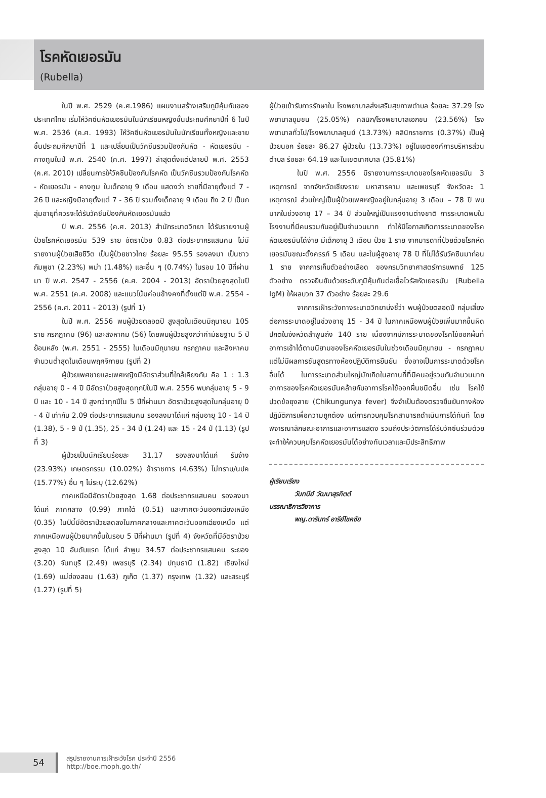โรคหัดเยอรมัน
(Rubella)
ในปี พ.ศ. 2529 (ค.ศ.1986) แผนงานสร้างเสริมภูมิคุ้มกันของประเทศไทย เริ่มให้วัคซีนหัดเยอรมันในนักเรียนหญิงชั้นประถมศึกษาปีที่ 6 ในปี พ.ศ. 2536 (ค.ศ. 1993) ให้วัคซีนหัดเยอรมันในนักเรียนทั้งหญิงและชายชั้นประถมศึกษาปีที่ 1 และเปลี่ยนเป็นวัคซีนรวมป้องกันหัด - หัดเยอรมัน - คางทูมในปี พ.ศ. 2540 (ค.ศ. 1997) ล่าสุดตั้งแต่ปลายปี พ.ศ. 2553 (ค.ศ. 2010) เปลี่ยนการให้วัคซีนป้องกันโรคหัด เป็นวัคซีนรวมป้องกันโรคหัด - หัดเยอรมัน - คางทูม ในเด็กอายุ 9 เดือน แสดงว่า ชายที่มีอายุตั้งแต่ 7 - 26 ปี และหญิงมีอายุตั้งแต่ 7 - 36 ปี รวมทั้งเด็กอายุ 9 เดือน ถึง 2 ปี เป็นกลุ่มอายุที่ควรจะได้รับวัคซีนป้องกันหัดเยอรมันแล้ว
ปี พ.ศ. 2556 (ค.ศ. 2013) สำนักระบาดวิทยา ได้รับรายงานผู้ป่วยโรคหัดเยอรมัน 539 ราย อัตราป่วย 0.83 ต่อประชากรแสนคน ไม่มีรายงานผู้ป่วยเสียชีวิต เป็นผู้ป่วยชาวไทย ร้อยละ 95.55 รองลงมา เป็นชาวกัมพูชา (2.23%) พม่า (1.48%) และอื่น ๆ (0.74%) ในรอบ 10 ปีที่ผ่านมา ปี พ.ศ. 2547 - 2556 (ค.ศ. 2004 - 2013) อัตราป่วยสูงสุดในปี พ.ศ. 2551 (ค.ศ. 2008) และแนวโน้มค่อนข้างคงที่ตั้งแต่ปี พ.ศ. 2554 - 2556 (ค.ศ. 2011 - 2013) (รูปที่ 1)
ในปี พ.ศ. 2556 พบผู้ป่วยตลอดปี สูงสุดในเดือนมิถุนายน 105 ราย กรกฎาคม (96) และสิงหาคม (56) โดยพบผู้ป่วยสูงกว่าค่ามัธยฐาน 5 ปีย้อนหลัง (พ.ศ. 2551 - 2555) ในเดือนมิถุนายน กรกฎาคม และสิงหาคม จำนวนต่ำสุดในเดือนพฤศจิกายน (รูปที่ 2)
ผู้ป่วยเพศชายและเพศหญิงมีอัตราส่วนที่ใกล้เคียงกัน คือ 1 : 1.3 กลุ่มอายุ 0 - 4 ปี มีอัตราป่วยสูงสุดทุกปีในปี พ.ศ. 2556 พบกลุ่มอายุ 5 - 9 ปี และ 10 - 14 ปี สูงกว่าทุกปีใน 5 ปีที่ผ่านมา อัตราป่วยสูงสุดในกลุ่มอายุ 0 - 4 ปี เท่ากับ 2.09 ต่อประชากรแสนคน รองลงมาได้แก่ กลุ่มอายุ 10 - 14 ปี (1.38), 5 - 9 ปี (1.35), 25 - 34 ปี (1.24) และ 15 - 24 ปี (1.13) (รูปที่ 3)
ผู้ป่วยเป็นนักเรียนร้อยละ 31.17 รองลงมาได้แก่ รับจ้าง (23.93%) เกษตรกรรม (10.02%) ข้าราชการ (4.63%) ไม่ทราบ/นปค (15.77%) อื่น ๆ ไม่ระบุ (12.62%)
ภาคเหนือมีอัตราป่วยสูงสุด 1.68 ต่อประชากรแสนคน รองลงมาได้แก่ ภาคกลาง (0.99) ภาคใต้ (0.51) และภาคตะวันออกเฉียงเหนือ (0.35) ในปีนี้มีอัตราป่วยลดลงในภาคกลางและภาคตะวันออกเฉียงเหนือ แต่ภาคเหนือพบผู้ป่วยมากขึ้นในรอบ 5 ปีที่ผ่านมา (รูปที่ 4) จังหวัดที่มีอัตราป่วยสูงสุด 10 อันดับแรก ได้แก่ ลำพูน 34.57 ต่อประชากรแสนคน ระยอง (3.20) จันทบุรี (2.49) เพชรบุรี (2.34) ปทุมธานี (1.82) เชียงใหม่ (1.69) แม่ฮ่องสอน (1.63) ภูเก็ต (1.37) กรุงเทพ (1.32) และสระบุรี (1.27) (รูปที่ 5)
ผู้ป่วยเข้ารับการรักษาใน โรงพยาบาลส่งเสริมสุขภาพตำบล ร้อยละ 37.29 โรงพยาบาลชุมชน (25.05%) คลินิก/โรงพยาบาลเอกชน (23.56%) โรงพยาบาลทั่วไป/โรงพยาบาลศูนย์ (13.73%) คลินิกราชการ (0.37%) เป็นผู้ป่วยนอก ร้อยละ 86.27 ผู้ป่วยใน (13.73%) อยู่ในเขตองค์การบริหารส่วนตำบล ร้อยละ 64.19 และในเขตเทศบาล (35.81%)
ในปี พ.ศ. 2556 มีรายงานการระบาดของโรคหัดเยอรมัน 3 เหตุการณ์ จากจังหวัดเชียงราย มหาสารคาม และเพชรบุรี จังหวัดละ 1 เหตุการณ์ ส่วนใหญ่เป็นผู้ป่วยเพศหญิงอยู่ในกลุ่มอายุ 3 เดือน – 78 ปี พบมากในช่วงอายุ 17 – 34 ปี ส่วนใหญ่เป็นแรงงานต่างชาติ การระบาดพบในโรงงานที่มีคนรวมกันอยู่เป็นจำนวนมาก ทำให้มีโอกาสเกิดการระบาดของโรคหัดเยอรมันได้ง่าย มีเด็กอายุ 3 เดือน ป่วย 1 ราย จากมารดาที่ป่วยด้วยโรคหัดเยอรมันขณะตั้งครรภ์ 5 เดือน และในผู้สูงอายุ 78 ปี ที่ไม่ได้รับวัคซีนมาก่อน 1 ราย จากการเก็บตัวอย่างเลือด ของกรมวิทยาศาสตร์การแพทย์ 125 ตัวอย่าง ตรวจยืนยันด้วยระดับภูมิคุ้มกันต่อเชื้อไวรัสหัดเยอรมัน (Rubella IgM) ให้ผลบวก 37 ตัวอย่าง ร้อยละ 29.6
จากการเฝ้าระวังทางระบาดวิทยาบ่งชี้ว่า พบผู้ป่วยตลอดปี กลุ่มเสี่ยงต่อการระบาดอยู่ในช่วงอายุ 15 - 34 ปี ในภาคเหนือพบผู้ป่วยเพิ่มมากขึ้นผิดปกติในจังหวัดลำพูนถึง 140 ราย เนื่องจากมีการระบาดของโรคไข้ออกผื่นที่อาการเข้าได้ตามนิยามของโรคหัดเยอรมันในช่วงเดือนมิถุนายน - กรกฎาคม แต่ไม่มีผลการชันสูตรทางห้องปฏิบัติการยืนยัน ซึ่งอาจเป็นการระบาดด้วยโรคอื่นได้ ในการระบาดส่วนใหญ่มักเกิดในสถานที่ที่มีคนอยู่รวมกันจำนวนมาก อาการของโรคหัดเยอรมันคล้ายกับอาการโรคไข้ออกผื่นชนิดอื่น เช่น โรคไข้ปวดข้อยุงลาย (Chikungunya fever) จึงจำเป็นต้องตรวจยืนยันทางห้องปฏิบัติการเพื่อความถูกต้อง แต่การควบคุมโรคสามารถดำเนินการได้ทันที โดยพิจารณาลักษณะอาการและอาการแสดง รวมถึงประวัติการได้รับวัคซีนร่วมด้วย จะทำให้ควบคุมโรคหัดเยอรมันได้อย่างทันเวลาและมีประสิทธิภาพ
ผู้เรียบเรียง
วันทนีย์ วัฒนาสุรกิตต์
บรรณาธิการวิชาการ
พญ.ดารินทร์ อารีย์โชคชัย
54
สรุปรายงานการเฝ้าระวังโรค ประจำปี 2556
http://boe.moph.go.th/